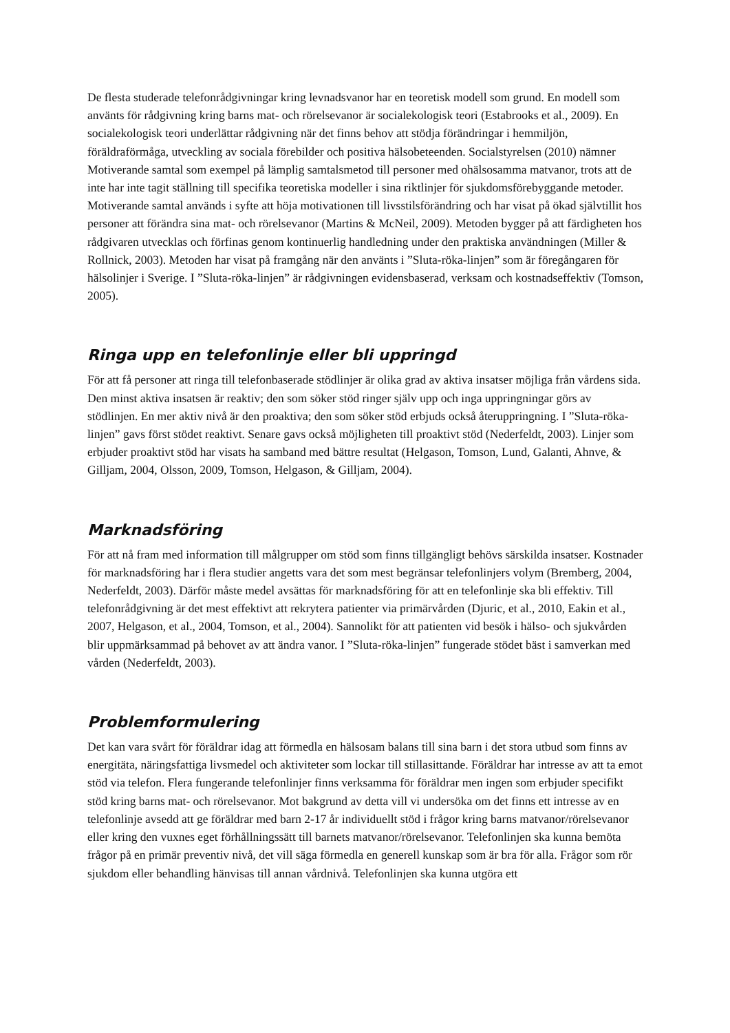De flesta studerade telefonrådgivningar kring levnadsvanor har en teoretisk modell som grund. En modell som använts för rådgivning kring barns mat- och rörelsevanor är socialekologisk teori (Estabrooks et al., 2009). En socialekologisk teori underlättar rådgivning när det finns behov att stödja förändringar i hemmiljön, föräldraförmåga, utveckling av sociala förebilder och positiva hälsobeteenden. Socialstyrelsen (2010) nämner Motiverande samtal som exempel på lämplig samtalsmetod till personer med ohälsosamma matvanor, trots att de inte har inte tagit ställning till specifika teoretiska modeller i sina riktlinjer för sjukdomsförebyggande metoder. Motiverande samtal används i syfte att höja motivationen till livsstilsförändring och har visat på ökad självtillit hos personer att förändra sina mat- och rörelsevanor (Martins & McNeil, 2009). Metoden bygger på att färdigheten hos rådgivaren utvecklas och förfinas genom kontinuerlig handledning under den praktiska användningen (Miller & Rollnick, 2003). Metoden har visat på framgång när den använts i ”Sluta-röka-linjen” som är föregångaren för hälsolinjer i Sverige. I ”Sluta-röka-linjen” är rådgivningen evidensbaserad, verksam och kostnadseffektiv (Tomson, 2005).
Ringa upp en telefonlinje eller bli uppringd
För att få personer att ringa till telefonbaserade stödlinjer är olika grad av aktiva insatser möjliga från vårdens sida. Den minst aktiva insatsen är reaktiv; den som söker stöd ringer själv upp och inga uppringningar görs av stödlinjen. En mer aktiv nivå är den proaktiva; den som söker stöd erbjuds också återuppringning. I ”Sluta-röka-linjen” gavs först stödet reaktivt. Senare gavs också möjligheten till proaktivt stöd (Nederfeldt, 2003). Linjer som erbjuder proaktivt stöd har visats ha samband med bättre resultat (Helgason, Tomson, Lund, Galanti, Ahnve, & Gilljam, 2004, Olsson, 2009, Tomson, Helgason, & Gilljam, 2004).
Marknadsföring
För att nå fram med information till målgrupper om stöd som finns tillgängligt behövs särskilda insatser. Kostnader för marknadsföring har i flera studier angetts vara det som mest begränsar telefonlinjers volym (Bremberg, 2004, Nederfeldt, 2003). Därför måste medel avsättas för marknadsföring för att en telefonlinje ska bli effektiv. Till telefonrådgivning är det mest effektivt att rekrytera patienter via primärvården (Djuric, et al., 2010, Eakin et al., 2007, Helgason, et al., 2004, Tomson, et al., 2004). Sannolikt för att patienten vid besök i hälso- och sjukvården blir uppmärksammad på behovet av att ändra vanor. I ”Sluta-röka-linjen” fungerade stödet bäst i samverkan med vården (Nederfeldt, 2003).
Problemformulering
Det kan vara svårt för föräldrar idag att förmedla en hälsosam balans till sina barn i det stora utbud som finns av energitäta, näringsfattiga livsmedel och aktiviteter som lockar till stillasittande. Föräldrar har intresse av att ta emot stöd via telefon. Flera fungerande telefonlinjer finns verksamma för föräldrar men ingen som erbjuder specifikt stöd kring barns mat- och rörelsevanor. Mot bakgrund av detta vill vi undersöka om det finns ett intresse av en telefonlinje avsedd att ge föräldrar med barn 2-17 år individuellt stöd i frågor kring barns matvanor/rörelsevanor eller kring den vuxnes eget förhållningssätt till barnets matvanor/rörelsevanor. Telefonlinjen ska kunna bemöta frågor på en primär preventiv nivå, det vill säga förmedla en generell kunskap som är bra för alla. Frågor som rör sjukdom eller behandling hänvisas till annan vårdnivå. Telefonlinjen ska kunna utgöra ett